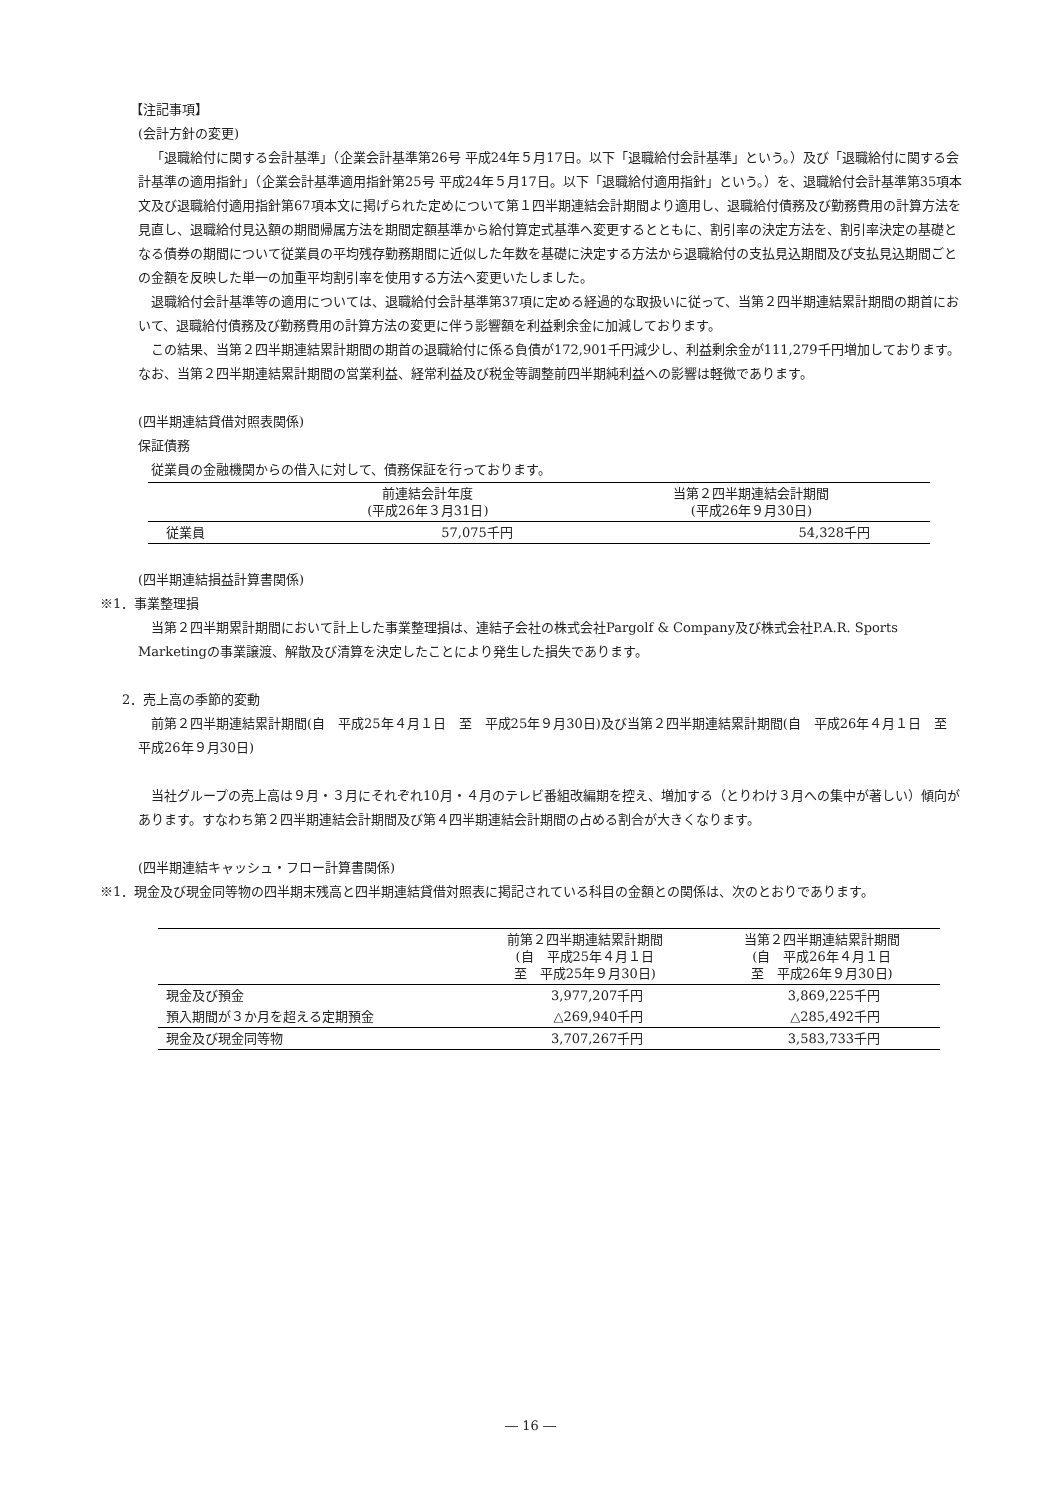【注記事項】
(会計方針の変更)
「退職給付に関する会計基準」（企業会計基準第26号 平成24年５月17日。以下「退職給付会計基準」という。）及び「退職給付に関する会計基準の適用指針」（企業会計基準適用指針第25号 平成24年５月17日。以下「退職給付適用指針」という。）を、退職給付会計基準第35項本文及び退職給付適用指針第67項本文に掲げられた定めについて第１四半期連結会計期間より適用し、退職給付債務及び勤務費用の計算方法を見直し、退職給付見込額の期間帰属方法を期間定額基準から給付算定式基準へ変更するとともに、割引率の決定方法を、割引率決定の基礎となる債券の期間について従業員の平均残存勤務期間に近似した年数を基礎に決定する方法から退職給付の支払見込期間及び支払見込期間ごとの金額を反映した単一の加重平均割引率を使用する方法へ変更いたしました。
退職給付会計基準等の適用については、退職給付会計基準第37項に定める経過的な取扱いに従って、当第２四半期連結累計期間の期首において、退職給付債務及び勤務費用の計算方法の変更に伴う影響額を利益剰余金に加減しております。
この結果、当第２四半期連結累計期間の期首の退職給付に係る負債が172,901千円減少し、利益剰余金が111,279千円増加しております。なお、当第２四半期連結累計期間の営業利益、経常利益及び税金等調整前四半期純利益への影響は軽微であります。
(四半期連結貸借対照表関係)
保証債務
従業員の金融機関からの借入に対して、債務保証を行っております。
| | 前連結会計年度 (平成26年３月31日) | 当第２四半期連結会計期間 (平成26年９月30日) |
| --- | --- | --- |
| 従業員 | 57,075千円 | 54,328千円 |
(四半期連結損益計算書関係)
※1．事業整理損
当第２四半期累計期間において計上した事業整理損は、連結子会社の株式会社Pargolf & Company及び株式会社P.A.R. Sports Marketingの事業譲渡、解散及び清算を決定したことにより発生した損失であります。
2．売上高の季節的変動
前第２四半期連結累計期間(自　平成25年４月１日　至　平成25年９月30日)及び当第２四半期連結累計期間(自　平成26年４月１日　至　平成26年９月30日)
当社グループの売上高は９月・３月にそれぞれ10月・４月のテレビ番組改編期を控え、増加する（とりわけ３月への集中が著しい）傾向があります。すなわち第２四半期連結会計期間及び第４四半期連結会計期間の占める割合が大きくなります。
(四半期連結キャッシュ・フロー計算書関係)
※1．現金及び現金同等物の四半期末残高と四半期連結貸借対照表に掲記されている科目の金額との関係は、次のとおりであります。
| | 前第２四半期連結累計期間 (自 平成25年４月１日 至 平成25年９月30日) | 当第２四半期連結累計期間 (自 平成26年４月１日 至 平成26年９月30日) |
| --- | --- | --- |
| 現金及び預金 | 3,977,207千円 | 3,869,225千円 |
| 預入期間が３か月を超える定期預金 | △269,940千円 | △285,492千円 |
| 現金及び現金同等物 | 3,707,267千円 | 3,583,733千円 |
― 16 ―